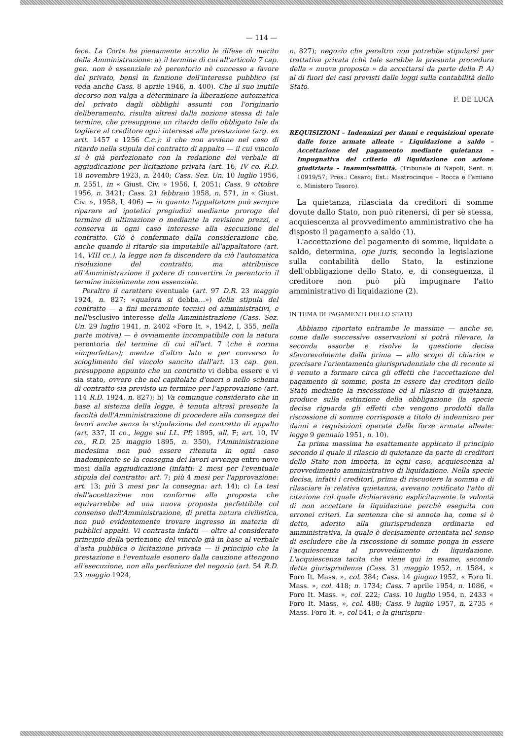— 114 —
fece. La Corte ha pienamente accolto le difese di merito della Amministrazione: a) il termine di cui all'articolo 7 cap. gen. non è essenziale nè perentorio nè concesso a favore del privato, bensì in funzione dell'interesse pubblico (si veda anche Cass. 8 aprile 1946, n. 400). Che il suo inutile decorso non valga a determinare la liberazione automatica del privato dagli obblighi assunti con l'originario deliberamento, risulta altresì dalla nozione stessa di tale termine, che presuppone un ritardo dello obbligato tale da togliere al creditore ogni interesse alla prestazione (arg. ex artt. 1457 e 1256 C.c.): il che non avviene nel caso di ritardo nella stipula del contratto di appalto — il cui vincolo si è già perfezionato con la redazione del verbale di aggiudicazione per licitazione privata (art. 16, IV co. R.D. 18 novembre 1923, n. 2440; Cass. Sez. Un. 10 luglio 1956, n. 2551, in « Giust. Civ. » 1956, I, 2051; Cass. 9 ottobre 1956, n. 3421; Cass. 21 febbraio 1958, n. 571, in « Giust. Civ. », 1958, I, 406) — in quanto l'appaltatore può sempre riparare ad ipotetici pregiudizi mediante proroga del termine di ultimazione o mediante la revisione prezzi, e conserva in ogni caso interesse alla esecuzione del contratto. Ciò è confermato dalla considerazione che, anche quando il ritardo sia imputabile all'appaltatore (art. 14, VIII cc.), la legge non fa discendere da ciò l'automatica risoluzione del contratto, ma attribuisce all'Amministrazione il potere di convertire in perentorio il termine inizialmente non essenziale.
Peraltro il carattere eventuale (art. 97 D.R. 23 maggio 1924, n. 827: «qualora si debba...») della stipula del contratto — a fini meramente tecnici ed amministrativi, e nell'esclusivo interesse della Amministrazione (Cass. Sez. Un. 29 luglio 1941, n. 2402 «Foro It. », 1942, I, 355, nella parte motiva) — è ovviamente incompatibile con la natura perentoria del termine di cui all'art. 7 (che è norma «imperfetta»); mentre d'altro lato e per converso lo scioglimento del vincolo sancito dall'art. 13 cap. gen. presuppone appunto che un contratto vi debba essere e vi sia stato, ovvero che nel capitolato d'oneri o nello schema di contratto sia previsto un termine per l'approvazione (art. 114 R.D. 1924, n. 827); b) Va comunque considerato che in base al sistema della legge, è tenuta altresì presente la facoltà dell'Amministrazione di procedere alla consegna dei lavori anche senza la stipulazione del contratto di appalto (art. 337, II co., legge sui LL. PP. 1895, all. F; art. 10, IV co., R.D. 25 maggio 1895, n. 350), l'Amministrazione medesima non può essere ritenuta in ogni caso inadempiente se la consegna dei lavori avvenga entro nove mesi dalla aggiudicazione (infatti: 2 mesi per l'eventuale stipula del contratto: art. 7; più 4 mesi per l'approvazione: art. 13; più 3 mesi per la consegna: art. 14); c) La tesi dell'accettazione non conforme alla proposta che equivarrebbe ad una nuova proposta perfettibile col consenso dell'Amministrazione, di pretta natura civilistica, non può evidentemente trovare ingresso in materia di pubblici appalti. Vi contrasta infatti — oltre al considerato principio della perfezione del vincolo già in base al verbale d'asta pubblica o licitazione privata — il principio che la prestazione e l'eventuale esonero dalla cauzione attengono all'esecuzione, non alla perfezione del negozio (art. 54 R.D. 23 maggio 1924,
n. 827); negozio che peraltro non potrebbe stipularsi per trattativa privata (chè tale sarebbe la presunta procedura della « nuova proposta » da accettarsi da parte della P. A) al di fuori dei casi previsti dalle leggi sulla contabilità dello Stato.
F. DE LUCA
REQUISIZIONI – Indennizzi per danni e requisizioni operate dalle forze armate alleate – Liquidazione a saldo – Accettazione del pagamento mediante quietanza – Impugnativa del criterio di liquidazione con azione giudiziaria – Inammissibilità. (Tribunale di Napoli, Sent. n. 10919/57; Pres.: Cesaro; Est.: Mastrocinque – Rocca e Famiano c. Ministero Tesoro).
La quietanza, rilasciata da creditori di somme dovute dallo Stato, non può ritenersi, di per sè stessa, acquiescenza al provvedimento amministrativo che ha disposto il pagamento a saldo (1).
L'accettazione del pagamento di somme, liquidate a saldo, determina, ope juris, secondo la legislazione sulla contabilità dello Stato, la estinzione dell'obbligazione dello Stato, e, di conseguenza, il creditore non può più impugnare l'atto amministrativo di liquidazione (2).
IN TEMA DI PAGAMENTI DELLO STATO
Abbiamo riportato entrambe le massime — anche se, come dalle successive osservazioni si potrà rilevare, la seconda assorbe e risolve la questione decisa sfavorevolmente dalla prima — allo scopo di chiarire e precisare l'orientamento giurisprudenziale che di recente si è venuto a formare circa gli effetti che l'accettazione del pagamento di somme, posta in essere dai creditori dello Stato mediante la riscossione ed il rilascio di quietanza, produce sulla estinzione della obbligazione (la specie decisa riguarda gli effetti che vengono prodotti dalla riscossione di somme corrisposte a titolo di indennizzo per danni e requisizioni operate dalle forze armate alleate: legge 9 gennaio 1951, n. 10).
La prima massima ha esattamente applicato il principio secondo il quale il rilascio di quietanze da parte di creditori dello Stato non importa, in ogni caso, acquiescenza al provvedimento amministrativo di liquidazione. Nella specie decisa, infatti i creditori, prima di riscuotere la somma e di rilasciare la relativa quietanza, avevano notificato l'atto di citazione col quale dichiaravano esplicitamente la volontà di non accettare la liquidazione perchè eseguita con erronei criteri. La sentenza che si annota ha, come si è detto, aderito alla giurisprudenza ordinaria ed amministrativa, la quale è decisamente orientata nel senso di escludere che la riscossione di somme ponga in essere l'acquiescenza al provvedimento di liquidazione. L'acquiescenza tacita che viene qui in esame, secondo detta giurisprudenza (Cass. 31 maggio 1952, n. 1584, « Foro It. Mass. », col. 384; Cass. 14 giugno 1952, « Foro It. Mass. », col. 418; n. 1734; Cass. 7 aprile 1954, n. 1086, « Foro It. Mass. », col. 222; Cass. 10 luglio 1954, n. 2433 « Foro It. Mass. », col. 488; Cass. 9 luglio 1957, n. 2735 « Mass. Foro It. », col 541; e la giurispru-